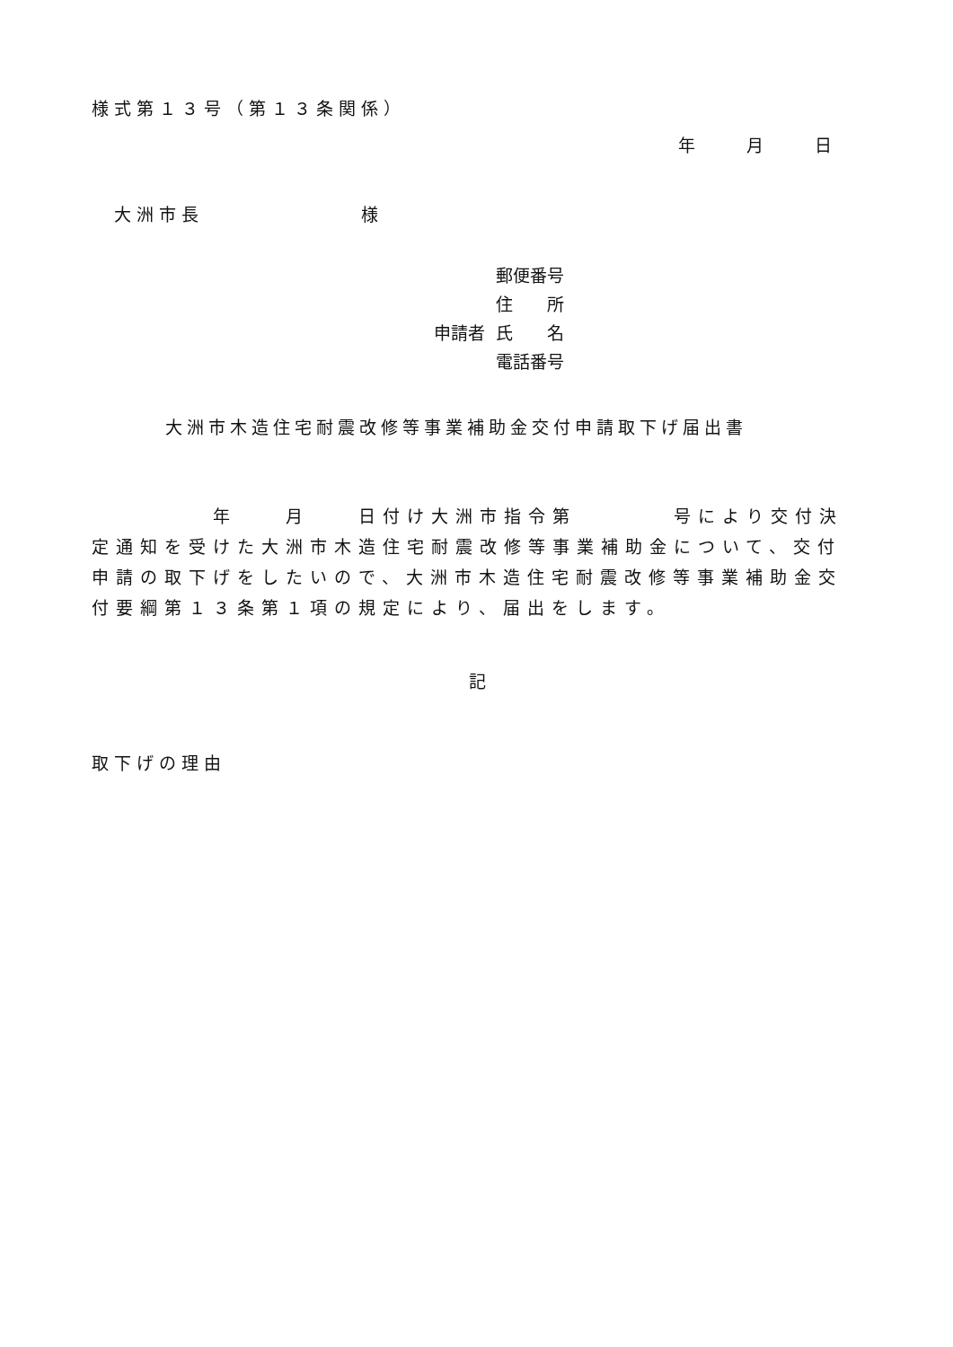様式第１３号（第１３条関係）
年　　　月　　　日
大洲市長　　　　　　　様
郵便番号
住　　所
申請者 氏　　名
電話番号
大洲市木造住宅耐震改修等事業補助金交付申請取下げ届出書
　　　　　年　　月　　日付け大洲市指令第　　　　号により交付決定通知を受けた大洲市木造住宅耐震改修等事業補助金について、交付申請の取下げをしたいので、大洲市木造住宅耐震改修等事業補助金交付要綱第１３条第１項の規定により、届出をします。
記
取下げの理由